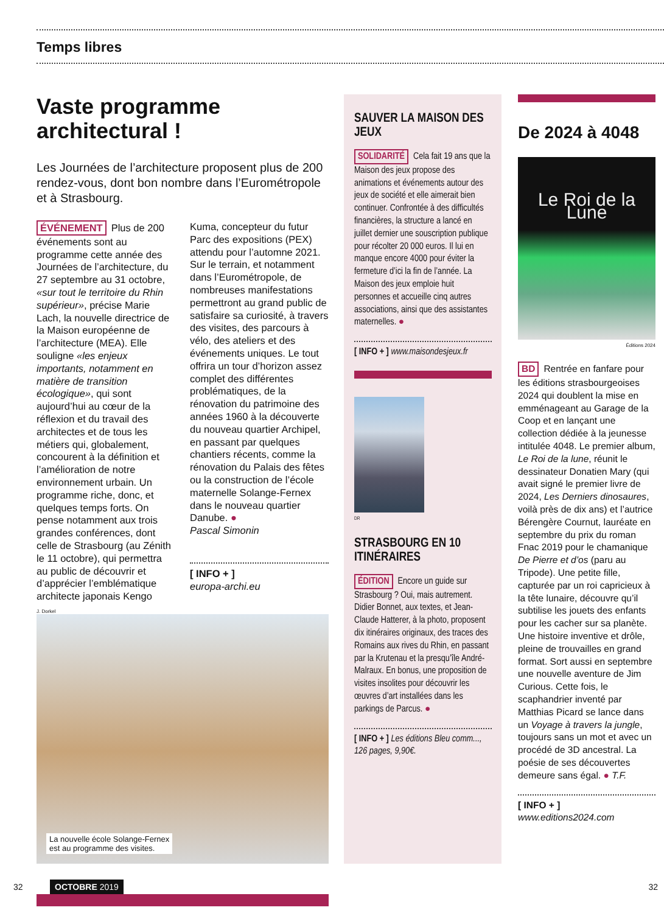Temps libres
Vaste programme architectural !
Les Journées de l’architecture proposent plus de 200 rendez-vous, dont bon nombre dans l’Eurométropole et à Strasbourg.
ÉVÉNEMENT Plus de 200 événements sont au programme cette année des Journées de l’architecture, du 27 septembre au 31 octobre, «sur tout le territoire du Rhin supérieur», précise Marie Lach, la nouvelle directrice de la Maison européenne de l’architecture (MEA). Elle souligne «les enjeux importants, notamment en matière de transition écologique», qui sont aujourd’hui au cœur de la réflexion et du travail des architectes et de tous les métiers qui, globalement, concourent à la définition et l’amélioration de notre environnement urbain. Un programme riche, donc, et quelques temps forts. On pense notamment aux trois grandes conférences, dont celle de Strasbourg (au Zénith le 11 octobre), qui permettra au public de découvrir et d’apprécier l’emblématique architecte japonais Kengo
Kuma, concepteur du futur Parc des expositions (PEX) attendu pour l’automne 2021. Sur le terrain, et notamment dans l’Eurométropole, de nombreuses manifestations permettront au grand public de satisfaire sa curiosité, à travers des visites, des parcours à vélo, des ateliers et des événements uniques. Le tout offrira un tour d’horizon assez complet des différentes problématiques, de la rénovation du patrimoine des années 1960 à la découverte du nouveau quartier Archipel, en passant par quelques chantiers récents, comme la rénovation du Palais des fêtes ou la construction de l’école maternelle Solange-Fernex dans le nouveau quartier Danube. ●
Pascal Simonin
[ INFO + ]
europa-archi.eu
J. Dorkel
La nouvelle école Solange-Fernex
est au programme des visites.
SAUVER LA MAISON DES JEUX
SOLIDARITÉ Cela fait 19 ans que la Maison des jeux propose des animations et événements autour des jeux de société et elle aimerait bien continuer. Confrontée à des difficultés financières, la structure a lancé en juillet dernier une souscription publique pour récolter 20 000 euros. Il lui en manque encore 4000 pour éviter la fermeture d’ici la fin de l’année. La Maison des jeux emploie huit personnes et accueille cinq autres associations, ainsi que des assistantes maternelles. ●
[ INFO + ] www.maisondesjeux.fr
DR
STRASBOURG EN 10 ITINÉRAIRES
ÉDITION Encore un guide sur Strasbourg ? Oui, mais autrement. Didier Bonnet, aux textes, et Jean-Claude Hatterer, à la photo, proposent dix itinéraires originaux, des traces des Romains aux rives du Rhin, en passant par la Krutenau et la presqu’île André-Malraux. En bonus, une proposition de visites insolites pour découvrir les œuvres d’art installées dans les parkings de Parcus. ●
[ INFO + ] Les éditions Bleu comm..., 126 pages, 9,90€.
De 2024 à 4048
Le Roi de la Lune
Éditions 2024
BD Rentrée en fanfare pour les éditions strasbourgeoises 2024 qui doublent la mise en emménageant au Garage de la Coop et en lançant une collection dédiée à la jeunesse intitulée 4048. Le premier album, Le Roi de la lune, réunit le dessinateur Donatien Mary (qui avait signé le premier livre de 2024, Les Derniers dinosaures, voilà près de dix ans) et l’autrice Bérengère Cournut, lauréate en septembre du prix du roman Fnac 2019 pour le chamanique De Pierre et d’os (paru au Tripode). Une petite fille, capturée par un roi capricieux à la tête lunaire, découvre qu’il subtilise les jouets des enfants pour les cacher sur sa planète. Une histoire inventive et drôle, pleine de trouvailles en grand format. Sort aussi en septembre une nouvelle aventure de Jim Curious. Cette fois, le scaphandrier inventé par Matthias Picard se lance dans un Voyage à travers la jungle, toujours sans un mot et avec un procédé de 3D ancestral. La poésie de ses découvertes demeure sans égal. ● T.F.
[ INFO + ] www.editions2024.com
32 OCTOBRE 2019 32